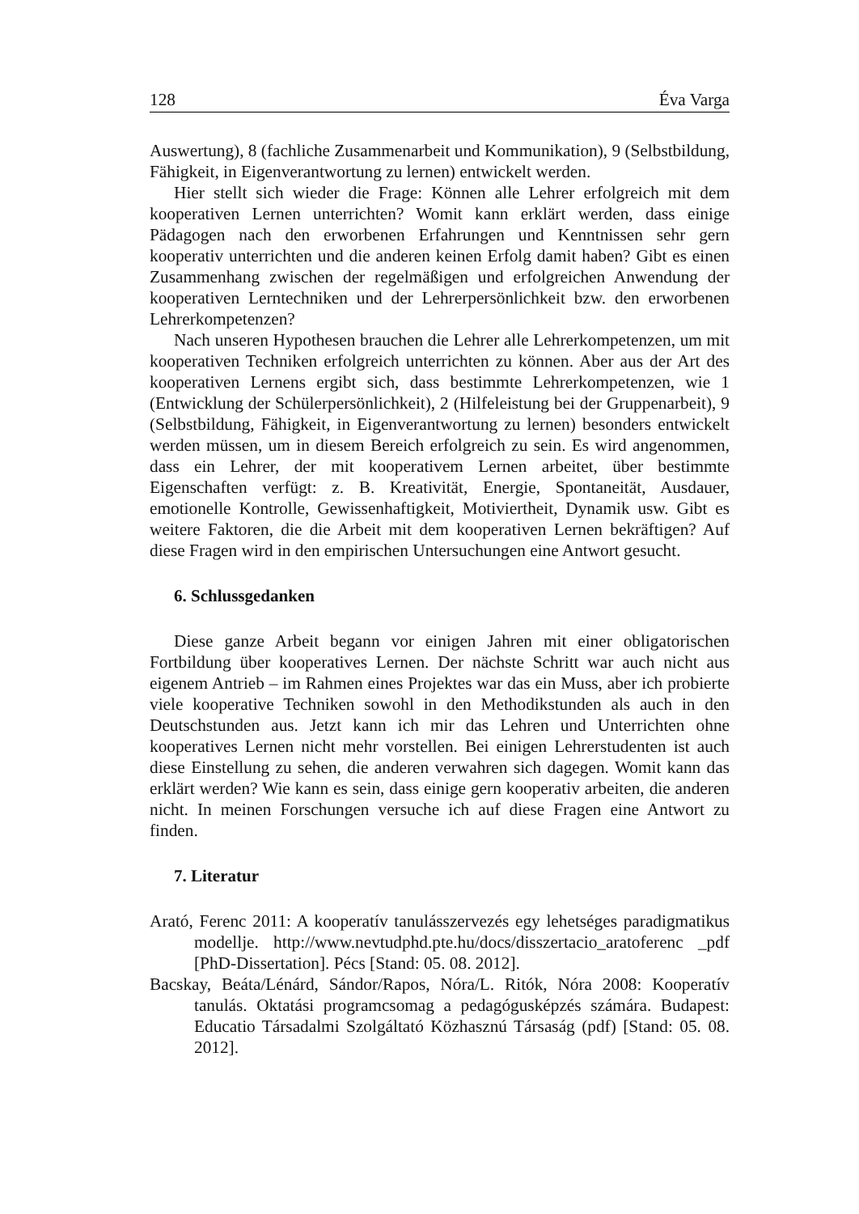128 Éva Varga
Auswertung), 8 (fachliche Zusammenarbeit und Kommunikation), 9 (Selbstbildung, Fähigkeit, in Eigenverantwortung zu lernen) entwickelt werden.
Hier stellt sich wieder die Frage: Können alle Lehrer erfolgreich mit dem kooperativen Lernen unterrichten? Womit kann erklärt werden, dass einige Pädagogen nach den erworbenen Erfahrungen und Kenntnissen sehr gern kooperativ unterrichten und die anderen keinen Erfolg damit haben? Gibt es einen Zusammenhang zwischen der regelmäßigen und erfolgreichen Anwendung der kooperativen Lerntechniken und der Lehrerpersönlichkeit bzw. den erworbenen Lehrerkompetenzen?
Nach unseren Hypothesen brauchen die Lehrer alle Lehrerkompetenzen, um mit kooperativen Techniken erfolgreich unterrichten zu können. Aber aus der Art des kooperativen Lernens ergibt sich, dass bestimmte Lehrerkompetenzen, wie 1 (Entwicklung der Schülerpersönlichkeit), 2 (Hilfeleistung bei der Gruppenarbeit), 9 (Selbstbildung, Fähigkeit, in Eigenverantwortung zu lernen) besonders entwickelt werden müssen, um in diesem Bereich erfolgreich zu sein. Es wird angenommen, dass ein Lehrer, der mit kooperativem Lernen arbeitet, über bestimmte Eigenschaften verfügt: z. B. Kreativität, Energie, Spontaneität, Ausdauer, emotionelle Kontrolle, Gewissenhaftigkeit, Motiviertheit, Dynamik usw. Gibt es weitere Faktoren, die die Arbeit mit dem kooperativen Lernen bekräftigen? Auf diese Fragen wird in den empirischen Untersuchungen eine Antwort gesucht.
6. Schlussgedanken
Diese ganze Arbeit begann vor einigen Jahren mit einer obligatorischen Fortbildung über kooperatives Lernen. Der nächste Schritt war auch nicht aus eigenem Antrieb – im Rahmen eines Projektes war das ein Muss, aber ich probierte viele kooperative Techniken sowohl in den Methodikstunden als auch in den Deutschstunden aus. Jetzt kann ich mir das Lehren und Unterrichten ohne kooperatives Lernen nicht mehr vorstellen. Bei einigen Lehrerstudenten ist auch diese Einstellung zu sehen, die anderen verwahren sich dagegen. Womit kann das erklärt werden? Wie kann es sein, dass einige gern kooperativ arbeiten, die anderen nicht. In meinen Forschungen versuche ich auf diese Fragen eine Antwort zu finden.
7. Literatur
Arató, Ferenc 2011: A kooperatív tanulásszervezés egy lehetséges paradigmatikus modellje. http://www.nevtudphd.pte.hu/docs/disszertacio_aratoferenc _pdf [PhD-Dissertation]. Pécs [Stand: 05. 08. 2012].
Bacskay, Beáta/Lénárd, Sándor/Rapos, Nóra/L. Ritók, Nóra 2008: Kooperatív tanulás. Oktatási programcsomag a pedagógusképzés számára. Budapest: Educatio Társadalmi Szolgáltató Közhasznú Társaság (pdf) [Stand: 05. 08. 2012].